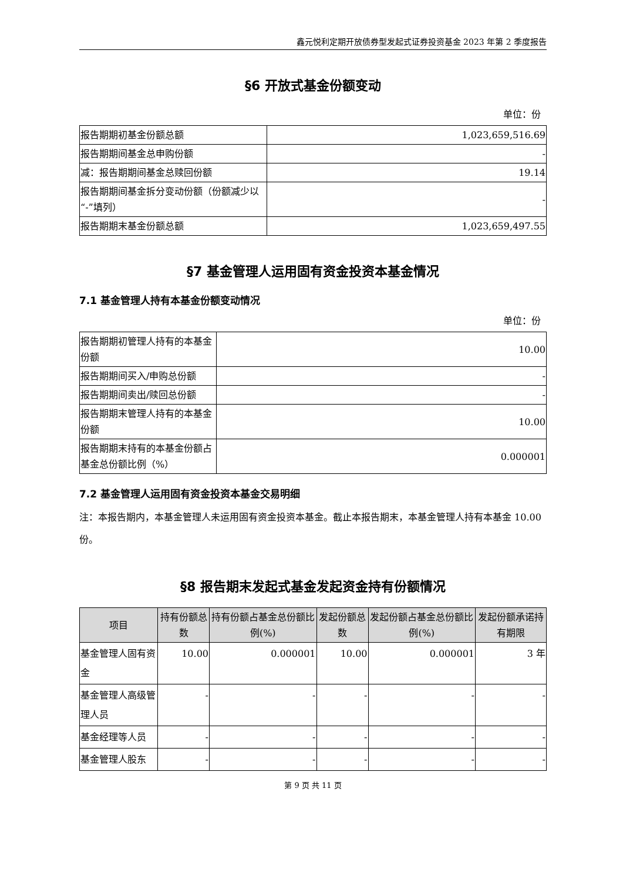鑫元悦利定期开放债券型发起式证券投资基金 2023 年第 2 季度报告
§6 开放式基金份额变动
单位：份
| 报告期期初基金份额总额 | 1,023,659,516.69 |
| 报告期期间基金总申购份额 | - |
| 减：报告期期间基金总赎回份额 | 19.14 |
| 报告期期间基金拆分变动份额（份额减少以“-”填列） | - |
| 报告期期末基金份额总额 | 1,023,659,497.55 |
§7 基金管理人运用固有资金投资本基金情况
7.1 基金管理人持有本基金份额变动情况
单位：份
| 报告期期初管理人持有的本基金份额 | 10.00 |
| 报告期期间买入/申购总份额 | - |
| 报告期期间卖出/赎回总份额 | - |
| 报告期期末管理人持有的本基金份额 | 10.00 |
| 报告期期末持有的本基金份额占基金总份额比例（%） | 0.000001 |
7.2 基金管理人运用固有资金投资本基金交易明细
注：本报告期内，本基金管理人未运用固有资金投资本基金。截止本报告期末，本基金管理人持有本基金 10.00 份。
§8 报告期末发起式基金发起资金持有份额情况
| 项目 | 持有份额总数 | 持有份额占基金总份额比例(%) | 发起份额总数 | 发起份额占基金总份额比例(%) | 发起份额承诺持有期限 |
| --- | --- | --- | --- | --- | --- |
| 基金管理人固有资金 | 10.00 | 0.000001 | 10.00 | 0.000001 | 3 年 |
| 基金管理人高级管理人员 | - | - | - | - | - |
| 基金经理等人员 | - | - | - | - | - |
| 基金管理人股东 | - | - | - | - | - |
第 9 页 共 11 页